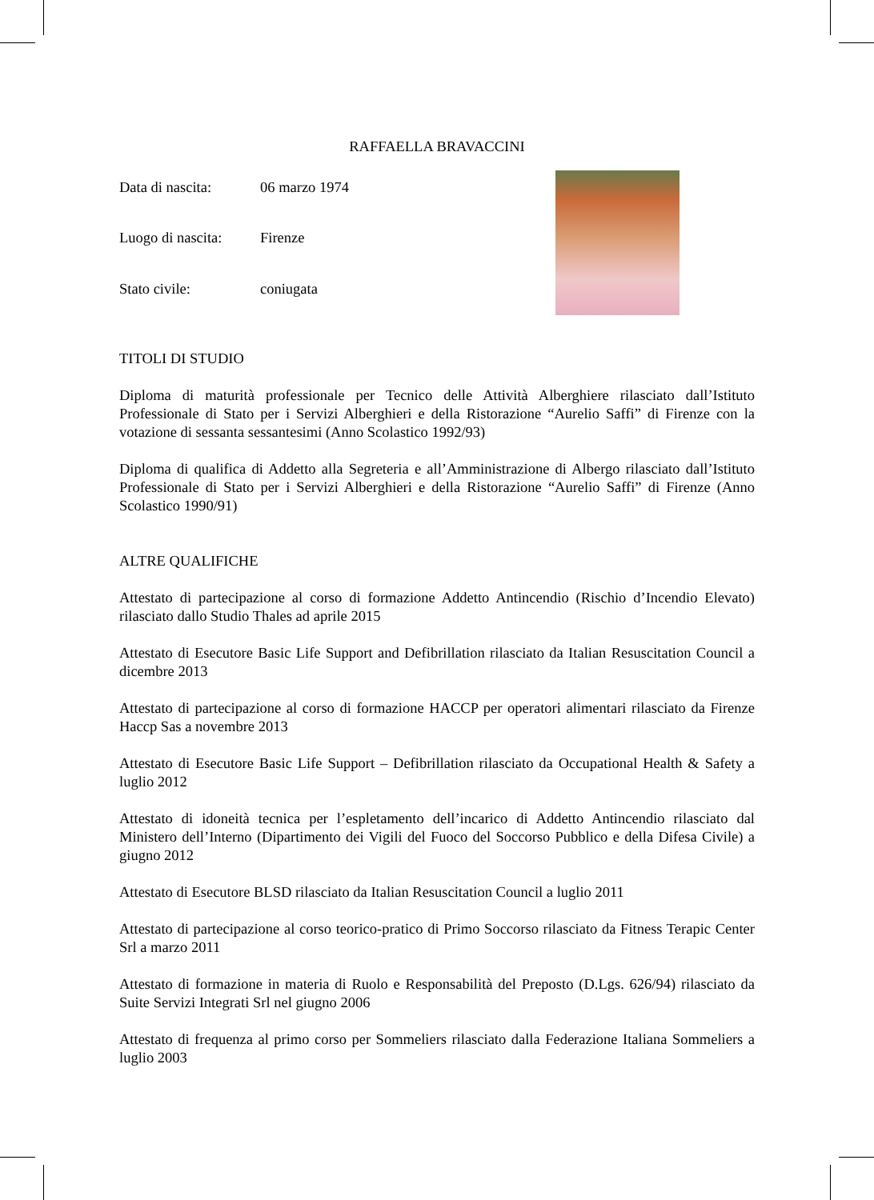RAFFAELLA BRAVACCINI
| Data di nascita: | 06 marzo 1974 |
| Luogo di nascita: | Firenze |
| Stato civile: | coniugata |
TITOLI DI STUDIO
Diploma di maturità professionale per Tecnico delle Attività Alberghiere rilasciato dall’Istituto Professionale di Stato per i Servizi Alberghieri e della Ristorazione “Aurelio Saffi” di Firenze con la votazione di sessanta sessantesimi (Anno Scolastico 1992/93)
Diploma di qualifica di Addetto alla Segreteria e all’Amministrazione di Albergo rilasciato dall’Istituto Professionale di Stato per i Servizi Alberghieri e della Ristorazione “Aurelio Saffi” di Firenze (Anno Scolastico 1990/91)
ALTRE QUALIFICHE
Attestato di partecipazione al corso di formazione Addetto Antincendio (Rischio d’Incendio Elevato) rilasciato dallo Studio Thales ad aprile 2015
Attestato di Esecutore Basic Life Support and Defibrillation rilasciato da Italian Resuscitation Council a dicembre 2013
Attestato di partecipazione al corso di formazione HACCP per operatori alimentari rilasciato da Firenze Haccp Sas a novembre 2013
Attestato di Esecutore Basic Life Support – Defibrillation rilasciato da Occupational Health & Safety a luglio 2012
Attestato di idoneità tecnica per l’espletamento dell’incarico di Addetto Antincendio rilasciato dal Ministero dell’Interno (Dipartimento dei Vigili del Fuoco del Soccorso Pubblico e della Difesa Civile) a giugno 2012
Attestato di Esecutore BLSD rilasciato da Italian Resuscitation Council a luglio 2011
Attestato di partecipazione al corso teorico-pratico di Primo Soccorso rilasciato da Fitness Terapic Center Srl a marzo 2011
Attestato di formazione in materia di Ruolo e Responsabilità del Preposto (D.Lgs. 626/94) rilasciato da Suite Servizi Integrati Srl nel giugno 2006
Attestato di frequenza al primo corso per Sommeliers rilasciato dalla Federazione Italiana Sommeliers a luglio 2003